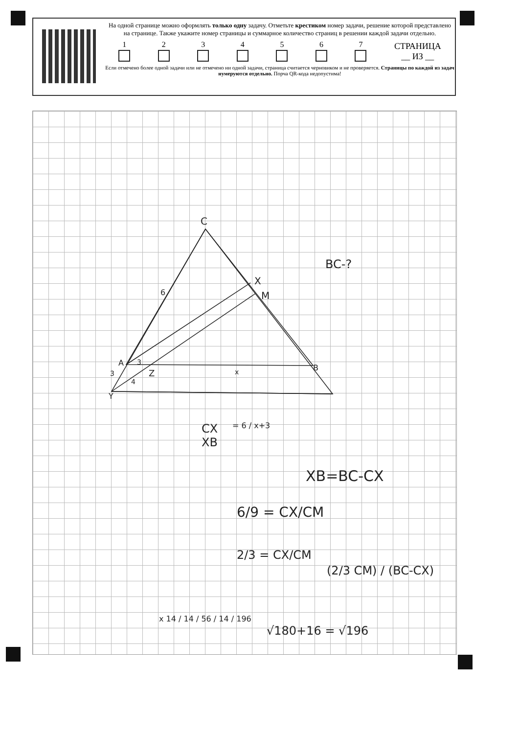На одной странице можно оформлять только одну задачу. Отметьте крестиком номер задачи, решение которой представлено на странице. Также укажите номер страницы и суммарное количество страниц в решении каждой задачи отдельно.
1
2
3
4
5
6
7
СТРАНИЦА
__ ИЗ __
Если отмечено более одной задачи или не отмечено ни одной задачи, страница считается черновиком и не проверяется. Страницы по каждой из задач нумеруются отдельно. Порча QR-кода недопустима!
C
X
M
6
A
B
3
3
4
Z x
Y
BC-?
CX
XB
= 6 / x+3
XB=BC-CX
6/9 = CX/CM
2/3 = CX/CM
(2/3 CM) / (BC-CX)
x 14 / 14 / 56 / 14 / 196
√180+16 = √196